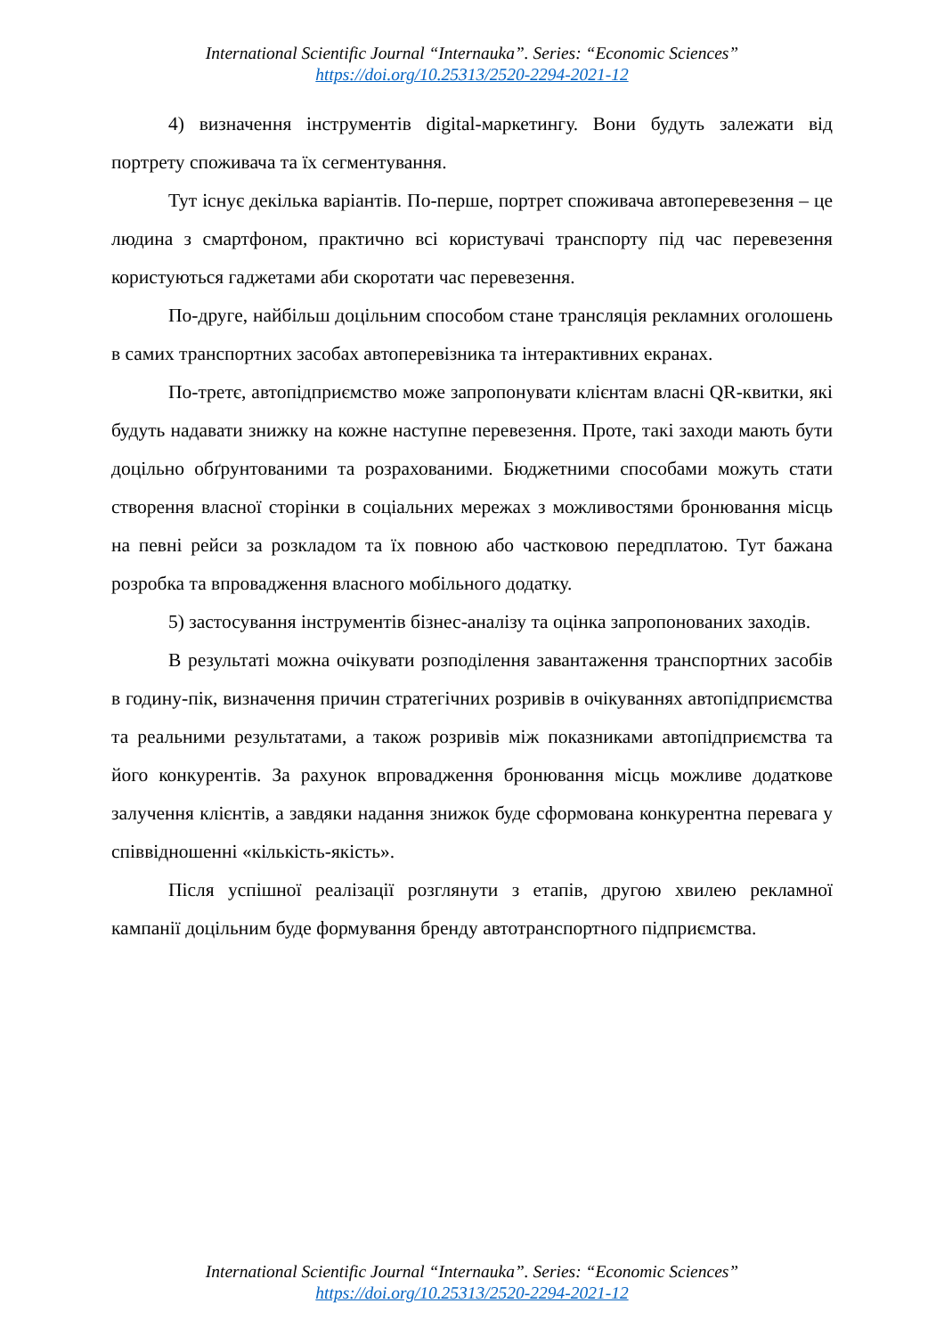International Scientific Journal “Internauka”. Series: “Economic Sciences”
https://doi.org/10.25313/2520-2294-2021-12
4) визначення інструментів digital-маркетингу. Вони будуть залежати від портрету споживача та їх сегментування.
Тут існує декілька варіантів. По-перше, портрет споживача автоперевезення – це людина з смартфоном, практично всі користувачі транспорту під час перевезення користуються гаджетами аби скоротати час перевезення.
По-друге, найбільш доцільним способом стане трансляція рекламних оголошень в самих транспортних засобах автоперевізника та інтерактивних екранах.
По-третє, автопідприємство може запропонувати клієнтам власні QR-квитки, які будуть надавати знижку на кожне наступне перевезення. Проте, такі заходи мають бути доцільно обґрунтованими та розрахованими. Бюджетними способами можуть стати створення власної сторінки в соціальних мережах з можливостями бронювання місць на певні рейси за розкладом та їх повною або частковою передплатою. Тут бажана розробка та впровадження власного мобільного додатку.
5) застосування інструментів бізнес-аналізу та оцінка запропонованих заходів.
В результаті можна очікувати розподілення завантаження транспортних засобів в годину-пік, визначення причин стратегічних розривів в очікуваннях автопідприємства та реальними результатами, а також розривів між показниками автопідприємства та його конкурентів. За рахунок впровадження бронювання місць можливе додаткове залучення клієнтів, а завдяки надання знижок буде сформована конкурентна перевага у співвідношенні «кількість-якість».
Після успішної реалізації розглянути з етапів, другою хвилею рекламної кампанії доцільним буде формування бренду автотранспортного підприємства.
International Scientific Journal “Internauka”. Series: “Economic Sciences”
https://doi.org/10.25313/2520-2294-2021-12